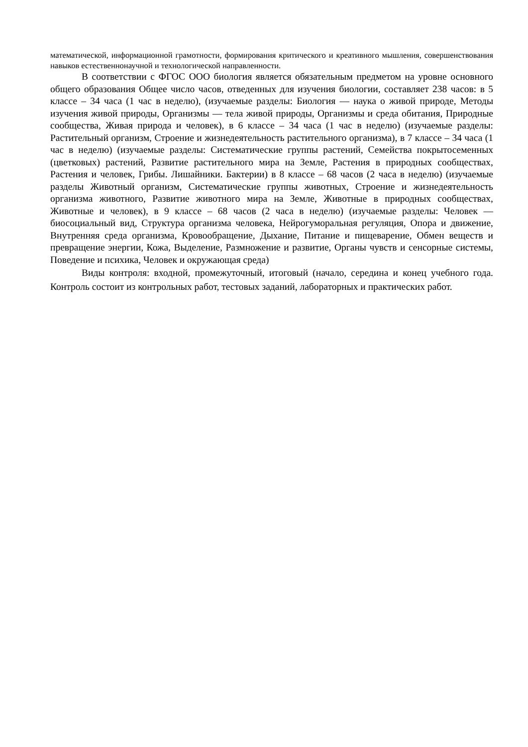математической, информационной грамотности, формирования критического и креативного мышления, совершенствования навыков естественнонаучной и технологической направленности.
В соответствии с ФГОС ООО биология является обязательным предметом на уровне основного общего образования Общее число часов, отведенных для изучения биологии, составляет 238 часов: в 5 классе – 34 часа (1 час в неделю), (изучаемые разделы: Биология — наука о живой природе, Методы изучения живой природы, Организмы — тела живой природы, Организмы и среда обитания, Природные сообщества, Живая природа и человек), в 6 классе – 34 часа (1 час в неделю) (изучаемые разделы: Растительный организм, Строение и жизнедеятельность растительного организма), в 7 классе – 34 часа (1 час в неделю) (изучаемые разделы: Систематические группы растений, Семейства покрытосеменных (цветковых) растений, Развитие растительного мира на Земле, Растения в природных сообществах, Растения и человек, Грибы. Лишайники. Бактерии) в 8 классе – 68 часов (2 часа в неделю) (изучаемые разделы Животный организм, Систематические группы животных, Строение и жизнедеятельность организма животного, Развитие животного мира на Земле, Животные в природных сообществах, Животные и человек), в 9 классе – 68 часов (2 часа в неделю) (изучаемые разделы: Человек — биосоциальный вид, Структура организма человека, Нейрогуморальная регуляция, Опора и движение, Внутренняя среда организма, Кровообращение, Дыхание, Питание и пищеварение, Обмен веществ и превращение энергии, Кожа, Выделение, Размножение и развитие, Органы чувств и сенсорные системы, Поведение и психика, Человек и окружающая среда)
Виды контроля: входной, промежуточный, итоговый (начало, середина и конец учебного года. Контроль состоит из контрольных работ, тестовых заданий, лабораторных и практических работ.